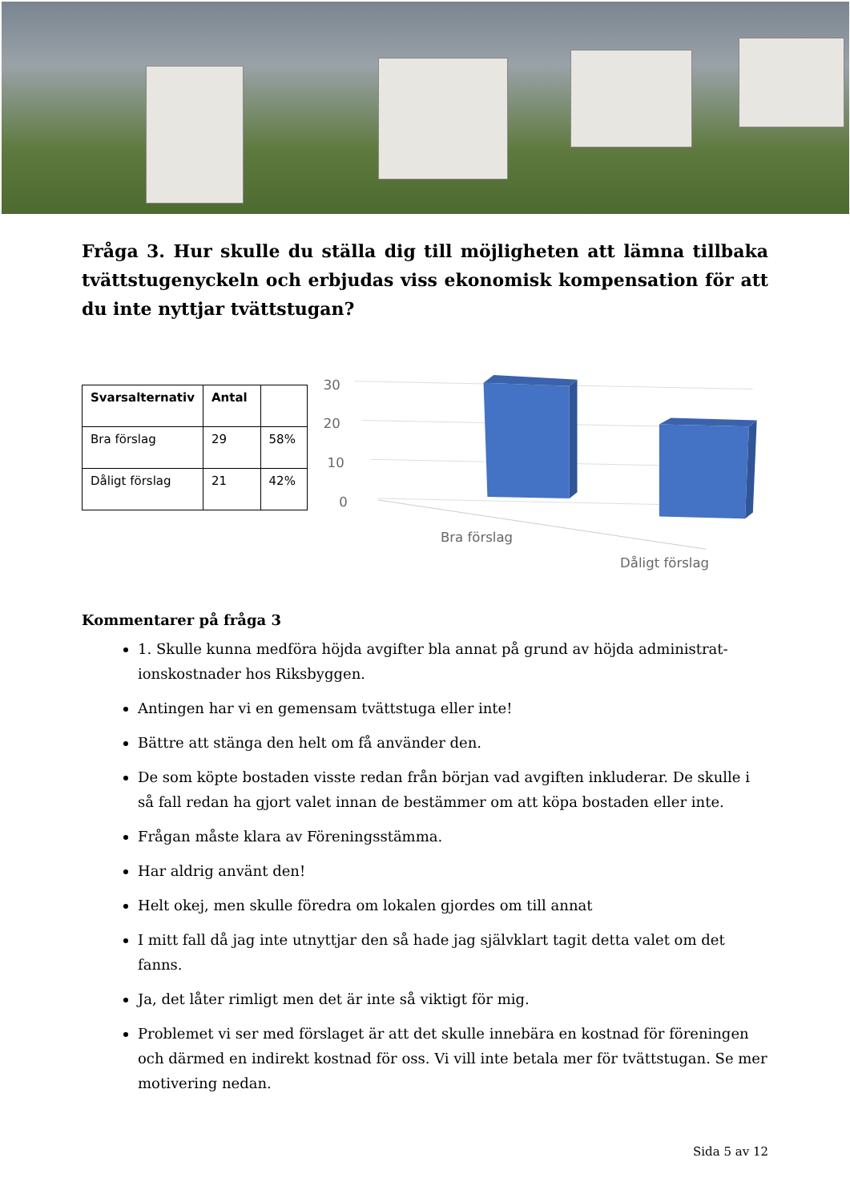Fråga 3. Hur skulle du ställa dig till möjligheten att lämna tillbaka tvättstugenyckeln och erbjudas viss ekonomisk kompensation för att du inte nyttjar tvättstugan?
| Svarsalternativ | Antal | |
| --- | --- | --- |
| Bra förslag | 29 | 58% |
| Dåligt förslag | 21 | 42% |
30
20
10
0
Bra förslag
Dåligt förslag
Kommentarer på fråga 3
1. Skulle kunna medföra höjda avgifter bla annat på grund av höjda administrat-ionskostnader hos Riksbyggen.
Antingen har vi en gemensam tvättstuga eller inte!
Bättre att stänga den helt om få använder den.
De som köpte bostaden visste redan från början vad avgiften inkluderar. De skulle i så fall redan ha gjort valet innan de bestämmer om att köpa bostaden eller inte.
Frågan måste klara av Föreningsstämma.
Har aldrig använt den!
Helt okej, men skulle föredra om lokalen gjordes om till annat
I mitt fall då jag inte utnyttjar den så hade jag självklart tagit detta valet om det fanns.
Ja, det låter rimligt men det är inte så viktigt för mig.
Problemet vi ser med förslaget är att det skulle innebära en kostnad för föreningen och därmed en indirekt kostnad för oss. Vi vill inte betala mer för tvättstugan. Se mer motivering nedan.
Sida 5 av 12